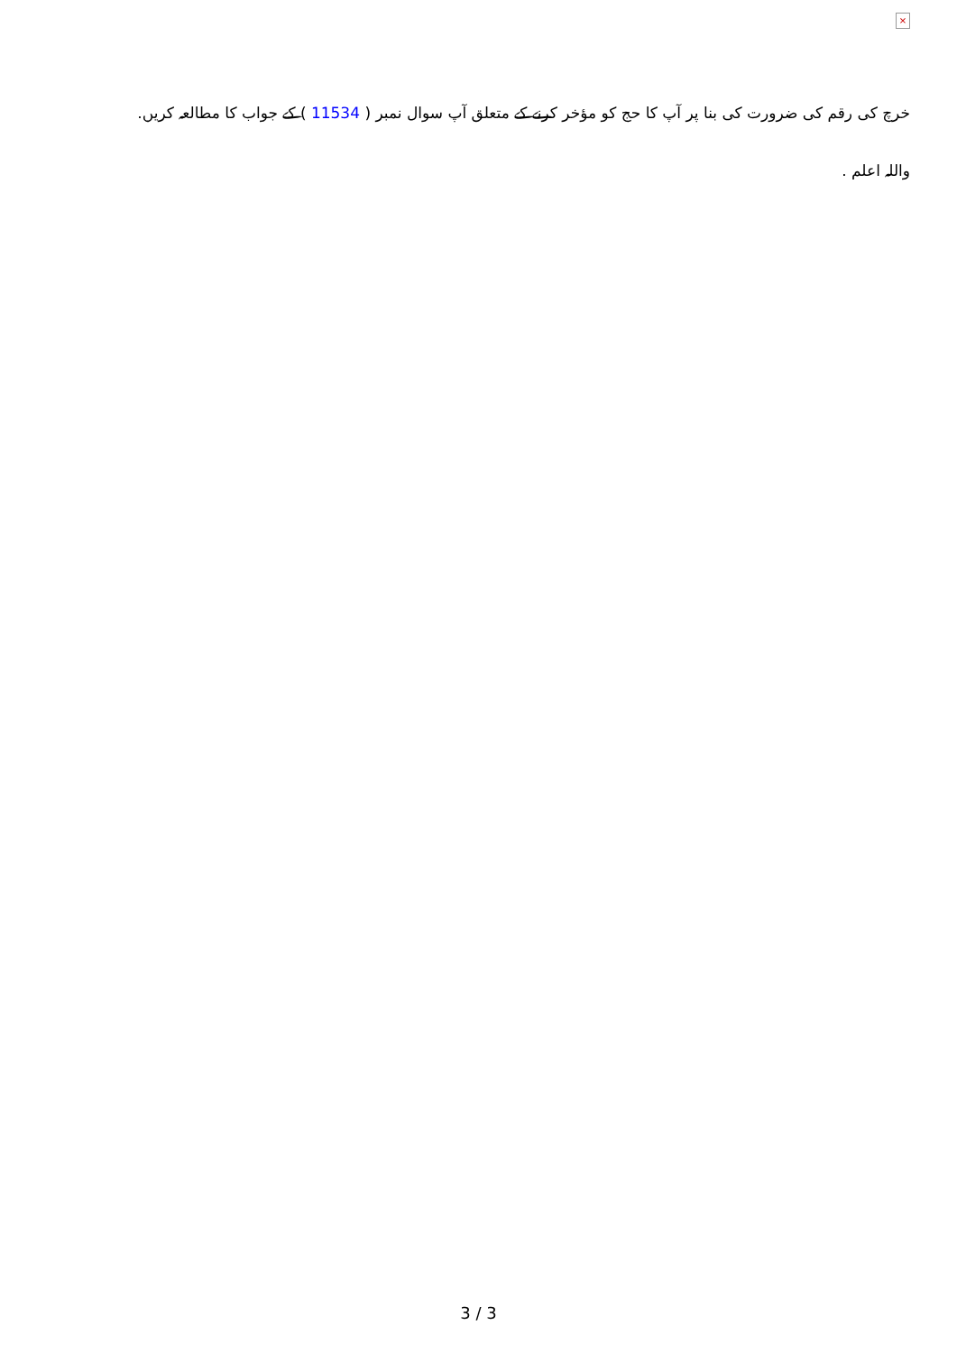×
خرچ کی رقم کی ضرورت کی بنا پر آپ کا حج کو مؤخر کرنے کے متعلق آپ سوال نمبر ( 11534 ) کے جواب کا مطالعہ کریں.
واللہ اعلم .
3 / 3